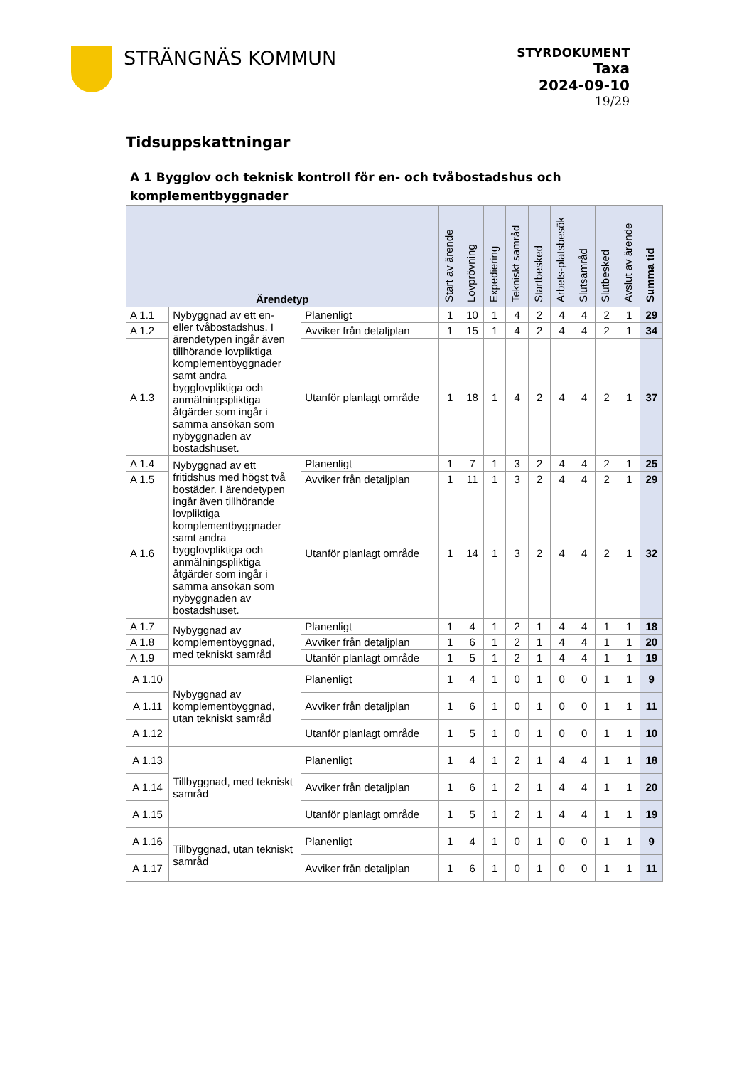STRÄNGNÄS KOMMUN
STYRDOKUMENT
Taxa
2024-09-10
19/29
Tidsuppskattningar
A 1 Bygglov och teknisk kontroll för en- och tvåbostadshus och komplementbyggnader
| Ärendetyp | | | Start av ärende | Lovprövning | Expediering | Tekniskt samråd | Startbesked | Arbets-platsbesök | Slutsamråd | Slutbesked | Avslut av ärende | Summa tid |
| --- | --- | --- | --- | --- | --- | --- | --- | --- | --- | --- | --- | --- |
| A 1.1 | Nybyggnad av ett en- eller tvåbostadshus. I ärendetypen ingår även tillhörande lovpliktiga komplementbyggnader samt andra bygglovpliktiga och anmälningspliktiga åtgärder som ingår i samma ansökan som nybyggnaden av bostadshuset. | Planenligt | 1 | 10 | 1 | 4 | 2 | 4 | 4 | 2 | 1 | 29 |
| A 1.2 | | Avviker från detaljplan | 1 | 15 | 1 | 4 | 2 | 4 | 4 | 2 | 1 | 34 |
| A 1.3 | | Utanför planlagt område | 1 | 18 | 1 | 4 | 2 | 4 | 4 | 2 | 1 | 37 |
| A 1.4 | Nybyggnad av ett fritidshus med högst två bostäder. I ärendetypen ingår även tillhörande lovpliktiga komplementbyggnader samt andra bygglovpliktiga och anmälningspliktiga åtgärder som ingår i samma ansökan som nybyggnaden av bostadshuset. | Planenligt | 1 | 7 | 1 | 3 | 2 | 4 | 4 | 2 | 1 | 25 |
| A 1.5 | | Avviker från detaljplan | 1 | 11 | 1 | 3 | 2 | 4 | 4 | 2 | 1 | 29 |
| A 1.6 | | Utanför planlagt område | 1 | 14 | 1 | 3 | 2 | 4 | 4 | 2 | 1 | 32 |
| A 1.7 | Nybyggnad av komplementbyggnad, med tekniskt samråd | Planenligt | 1 | 4 | 1 | 2 | 1 | 4 | 4 | 1 | 1 | 18 |
| A 1.8 | | Avviker från detaljplan | 1 | 6 | 1 | 2 | 1 | 4 | 4 | 1 | 1 | 20 |
| A 1.9 | | Utanför planlagt område | 1 | 5 | 1 | 2 | 1 | 4 | 4 | 1 | 1 | 19 |
| A 1.10 | Nybyggnad av komplementbyggnad, utan tekniskt samråd | Planenligt | 1 | 4 | 1 | 0 | 1 | 0 | 0 | 1 | 1 | 9 |
| A 1.11 | | Avviker från detaljplan | 1 | 6 | 1 | 0 | 1 | 0 | 0 | 1 | 1 | 11 |
| A 1.12 | | Utanför planlagt område | 1 | 5 | 1 | 0 | 1 | 0 | 0 | 1 | 1 | 10 |
| A 1.13 | Tillbyggnad, med tekniskt samråd | Planenligt | 1 | 4 | 1 | 2 | 1 | 4 | 4 | 1 | 1 | 18 |
| A 1.14 | | Avviker från detaljplan | 1 | 6 | 1 | 2 | 1 | 4 | 4 | 1 | 1 | 20 |
| A 1.15 | | Utanför planlagt område | 1 | 5 | 1 | 2 | 1 | 4 | 4 | 1 | 1 | 19 |
| A 1.16 | Tillbyggnad, utan tekniskt samråd | Planenligt | 1 | 4 | 1 | 0 | 1 | 0 | 0 | 1 | 1 | 9 |
| A 1.17 | | Avviker från detaljplan | 1 | 6 | 1 | 0 | 1 | 0 | 0 | 1 | 1 | 11 |